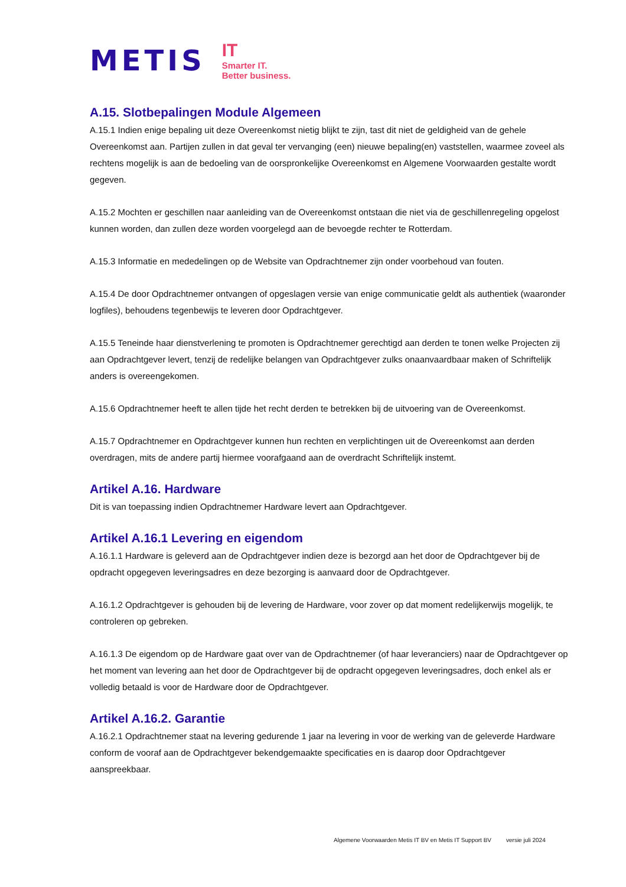METIS
IT
Smarter IT.
Better business.
A.15. Slotbepalingen Module Algemeen
A.15.1 Indien enige bepaling uit deze Overeenkomst nietig blijkt te zijn, tast dit niet de geldigheid van de gehele Overeenkomst aan. Partijen zullen in dat geval ter vervanging (een) nieuwe bepaling(en) vaststellen, waarmee zoveel als rechtens mogelijk is aan de bedoeling van de oorspronkelijke Overeenkomst en Algemene Voorwaarden gestalte wordt gegeven.
A.15.2 Mochten er geschillen naar aanleiding van de Overeenkomst ontstaan die niet via de geschillenregeling opgelost kunnen worden, dan zullen deze worden voorgelegd aan de bevoegde rechter te Rotterdam.
A.15.3 Informatie en mededelingen op de Website van Opdrachtnemer zijn onder voorbehoud van fouten.
A.15.4 De door Opdrachtnemer ontvangen of opgeslagen versie van enige communicatie geldt als authentiek (waaronder logfiles), behoudens tegenbewijs te leveren door Opdrachtgever.
A.15.5 Teneinde haar dienstverlening te promoten is Opdrachtnemer gerechtigd aan derden te tonen welke Projecten zij aan Opdrachtgever levert, tenzij de redelijke belangen van Opdrachtgever zulks onaanvaardbaar maken of Schriftelijk anders is overeengekomen.
A.15.6 Opdrachtnemer heeft te allen tijde het recht derden te betrekken bij de uitvoering van de Overeenkomst.
A.15.7 Opdrachtnemer en Opdrachtgever kunnen hun rechten en verplichtingen uit de Overeenkomst aan derden overdragen, mits de andere partij hiermee voorafgaand aan de overdracht Schriftelijk instemt.
Artikel A.16. Hardware
Dit is van toepassing indien Opdrachtnemer Hardware levert aan Opdrachtgever.
Artikel A.16.1 Levering en eigendom
A.16.1.1 Hardware is geleverd aan de Opdrachtgever indien deze is bezorgd aan het door de Opdrachtgever bij de opdracht opgegeven leveringsadres en deze bezorging is aanvaard door de Opdrachtgever.
A.16.1.2 Opdrachtgever is gehouden bij de levering de Hardware, voor zover op dat moment redelijkerwijs mogelijk, te controleren op gebreken.
A.16.1.3 De eigendom op de Hardware gaat over van de Opdrachtnemer (of haar leveranciers) naar de Opdrachtgever op het moment van levering aan het door de Opdrachtgever bij de opdracht opgegeven leveringsadres, doch enkel als er volledig betaald is voor de Hardware door de Opdrachtgever.
Artikel A.16.2. Garantie
A.16.2.1 Opdrachtnemer staat na levering gedurende 1 jaar na levering in voor de werking van de geleverde Hardware conform de vooraf aan de Opdrachtgever bekendgemaakte specificaties en is daarop door Opdrachtgever aanspreekbaar.
Algemene Voorwaarden Metis IT BV en Metis IT Support BV versie juli 2024